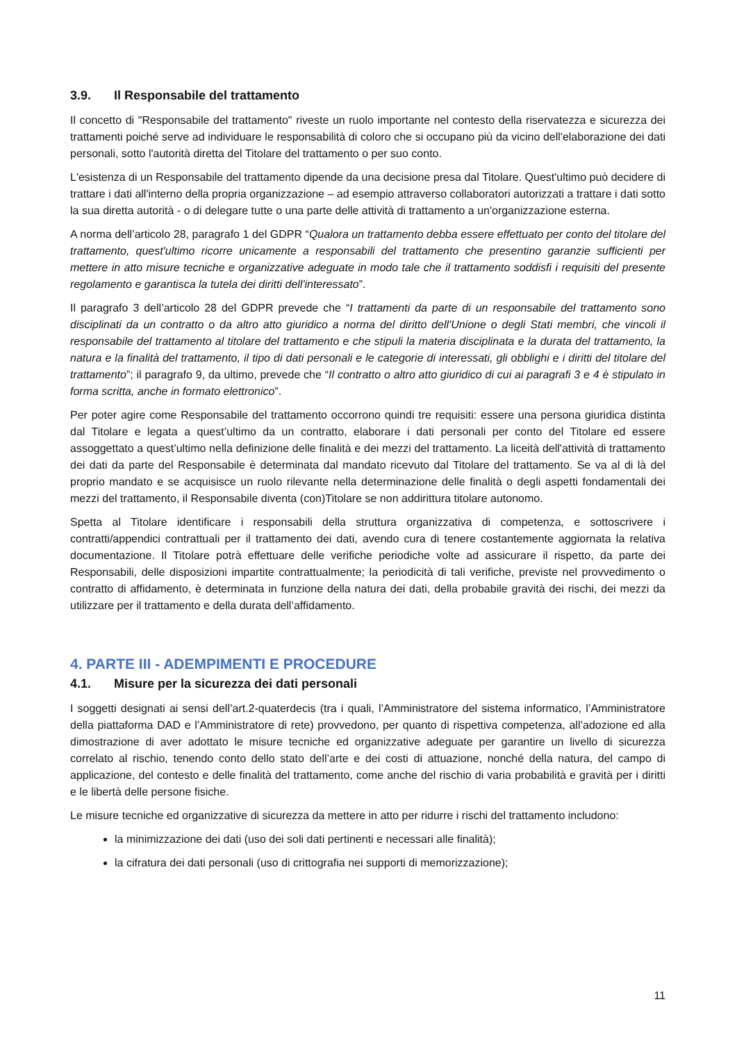3.9. Il Responsabile del trattamento
Il concetto di "Responsabile del trattamento" riveste un ruolo importante nel contesto della riservatezza e sicurezza dei trattamenti poiché serve ad individuare le responsabilità di coloro che si occupano più da vicino dell'elaborazione dei dati personali, sotto l'autorità diretta del Titolare del trattamento o per suo conto.
L'esistenza di un Responsabile del trattamento dipende da una decisione presa dal Titolare. Quest'ultimo può decidere di trattare i dati all'interno della propria organizzazione – ad esempio attraverso collaboratori autorizzati a trattare i dati sotto la sua diretta autorità - o di delegare tutte o una parte delle attività di trattamento a un'organizzazione esterna.
A norma dell’articolo 28, paragrafo 1 del GDPR “Qualora un trattamento debba essere effettuato per conto del titolare del trattamento, quest'ultimo ricorre unicamente a responsabili del trattamento che presentino garanzie sufficienti per mettere in atto misure tecniche e organizzative adeguate in modo tale che il trattamento soddisfi i requisiti del presente regolamento e garantisca la tutela dei diritti dell'interessato”.
Il paragrafo 3 dell’articolo 28 del GDPR prevede che “I trattamenti da parte di un responsabile del trattamento sono disciplinati da un contratto o da altro atto giuridico a norma del diritto dell'Unione o degli Stati membri, che vincoli il responsabile del trattamento al titolare del trattamento e che stipuli la materia disciplinata e la durata del trattamento, la natura e la finalità del trattamento, il tipo di dati personali e le categorie di interessati, gli obblighi e i diritti del titolare del trattamento”; il paragrafo 9, da ultimo, prevede che “Il contratto o altro atto giuridico di cui ai paragrafi 3 e 4 è stipulato in forma scritta, anche in formato elettronico”.
Per poter agire come Responsabile del trattamento occorrono quindi tre requisiti: essere una persona giuridica distinta dal Titolare e legata a quest’ultimo da un contratto, elaborare i dati personali per conto del Titolare ed essere assoggettato a quest’ultimo nella definizione delle finalità e dei mezzi del trattamento. La liceità dell'attività di trattamento dei dati da parte del Responsabile è determinata dal mandato ricevuto dal Titolare del trattamento. Se va al di là del proprio mandato e se acquisisce un ruolo rilevante nella determinazione delle finalità o degli aspetti fondamentali dei mezzi del trattamento, il Responsabile diventa (con)Titolare se non addirittura titolare autonomo.
Spetta al Titolare identificare i responsabili della struttura organizzativa di competenza, e sottoscrivere i contratti/appendici contrattuali per il trattamento dei dati, avendo cura di tenere costantemente aggiornata la relativa documentazione. Il Titolare potrà effettuare delle verifiche periodiche volte ad assicurare il rispetto, da parte dei Responsabili, delle disposizioni impartite contrattualmente; la periodicità di tali verifiche, previste nel provvedimento o contratto di affidamento, è determinata in funzione della natura dei dati, della probabile gravità dei rischi, dei mezzi da utilizzare per il trattamento e della durata dell’affidamento.
4. PARTE III - ADEMPIMENTI E PROCEDURE
4.1. Misure per la sicurezza dei dati personali
I soggetti designati ai sensi dell’art.2-quaterdecis (tra i quali, l’Amministratore del sistema informatico, l’Amministratore della piattaforma DAD e l’Amministratore di rete) provvedono, per quanto di rispettiva competenza, all’adozione ed alla dimostrazione di aver adottato le misure tecniche ed organizzative adeguate per garantire un livello di sicurezza correlato al rischio, tenendo conto dello stato dell’arte e dei costi di attuazione, nonché della natura, del campo di applicazione, del contesto e delle finalità del trattamento, come anche del rischio di varia probabilità e gravità per i diritti e le libertà delle persone fisiche.
Le misure tecniche ed organizzative di sicurezza da mettere in atto per ridurre i rischi del trattamento includono:
la minimizzazione dei dati (uso dei soli dati pertinenti e necessari alle finalità);
la cifratura dei dati personali (uso di crittografia nei supporti di memorizzazione);
11